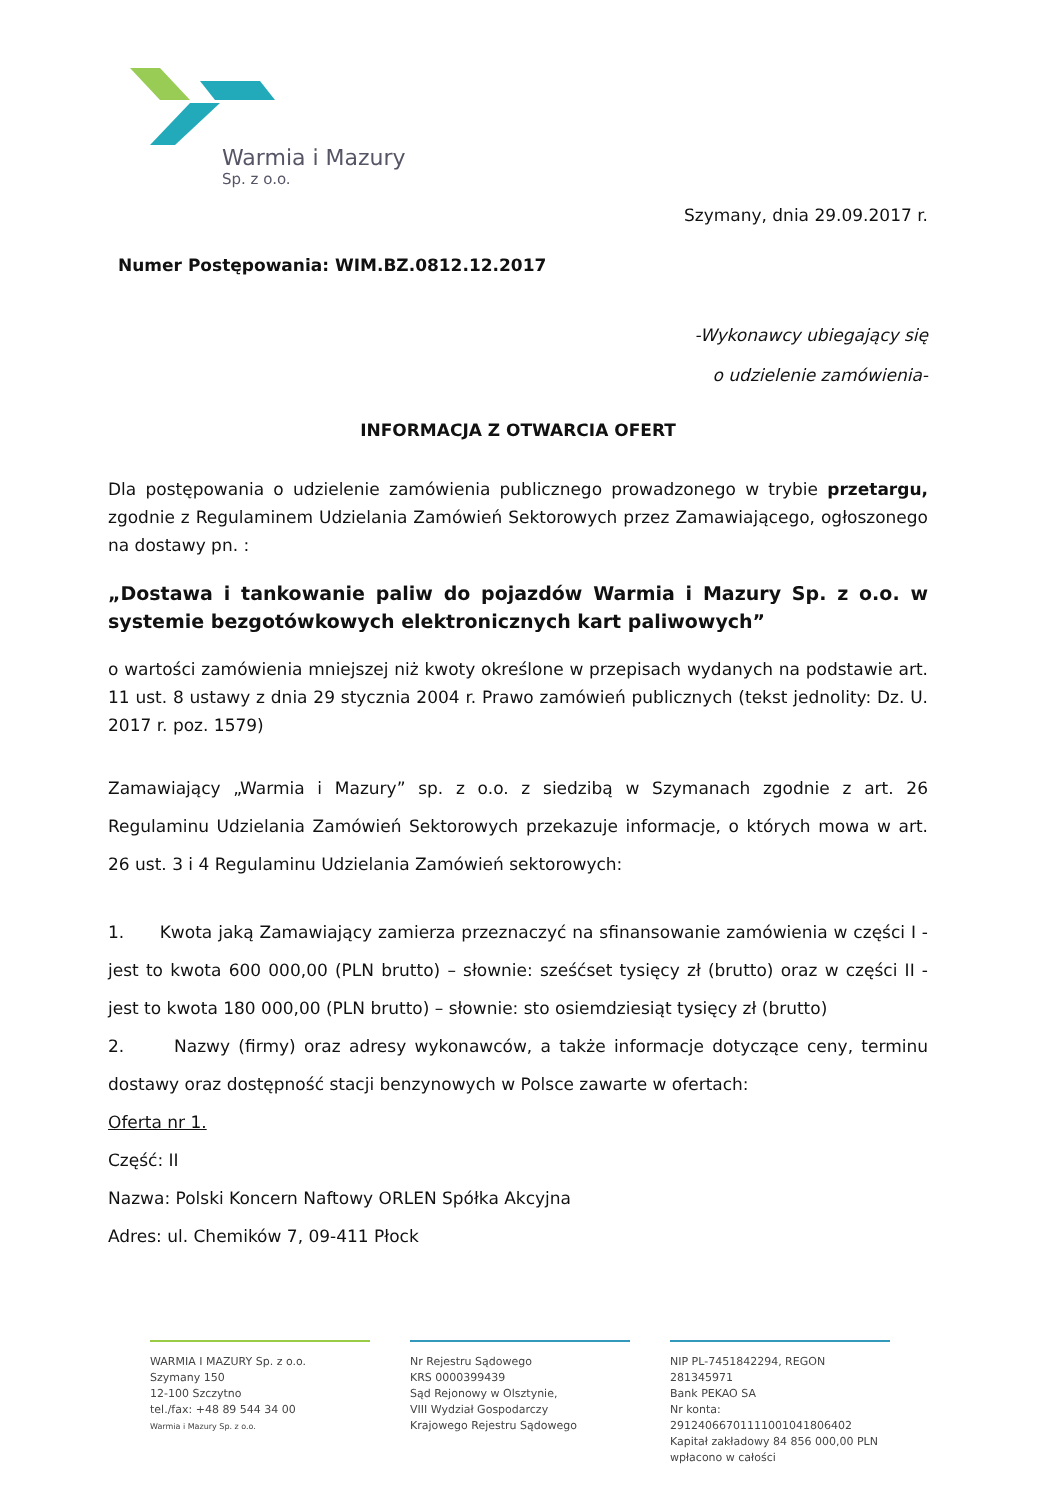Warmia i Mazury
Sp. z o.o.
Szymany, dnia 29.09.2017 r.
Numer Postępowania: WIM.BZ.0812.12.2017
-Wykonawcy ubiegający się
o udzielenie zamówienia-
INFORMACJA Z OTWARCIA OFERT
Dla postępowania o udzielenie zamówienia publicznego prowadzonego w trybie przetargu, zgodnie z Regulaminem Udzielania Zamówień Sektorowych przez Zamawiającego, ogłoszonego na dostawy pn. :
„Dostawa i tankowanie paliw do pojazdów Warmia i Mazury Sp. z o.o. w systemie bezgotówkowych elektronicznych kart paliwowych”
o wartości zamówienia mniejszej niż kwoty określone w przepisach wydanych na podstawie art. 11 ust. 8 ustawy z dnia 29 stycznia 2004 r. Prawo zamówień publicznych (tekst jednolity: Dz. U. 2017 r. poz. 1579)
Zamawiający „Warmia i Mazury” sp. z o.o. z siedzibą w Szymanach zgodnie z art. 26 Regulaminu Udzielania Zamówień Sektorowych przekazuje informacje, o których mowa w art. 26 ust. 3 i 4 Regulaminu Udzielania Zamówień sektorowych:
1. Kwota jaką Zamawiający zamierza przeznaczyć na sfinansowanie zamówienia w części I - jest to kwota 600 000,00 (PLN brutto) – słownie: sześćset tysięcy zł (brutto) oraz w części II - jest to kwota 180 000,00 (PLN brutto) – słownie: sto osiemdziesiąt tysięcy zł (brutto)
2. Nazwy (firmy) oraz adresy wykonawców, a także informacje dotyczące ceny, terminu dostawy oraz dostępność stacji benzynowych w Polsce zawarte w ofertach:
Oferta nr 1.
Część: II
Nazwa: Polski Koncern Naftowy ORLEN Spółka Akcyjna
Adres: ul. Chemików 7, 09-411 Płock
WARMIA I MAZURY Sp. z o.o.
Szymany 150
12-100 Szczytno
tel./fax: +48 89 544 34 00
Warmia i Mazury Sp. z o.o.
Nr Rejestru Sądowego
KRS 0000399439
Sąd Rejonowy w Olsztynie,
VIII Wydział Gospodarczy
Krajowego Rejestru Sądowego
NIP PL-7451842294, REGON 281345971
Bank PEKAO SA
Nr konta: 29124066701111001041806402
Kapitał zakładowy 84 856 000,00 PLN
wpłacono w całości